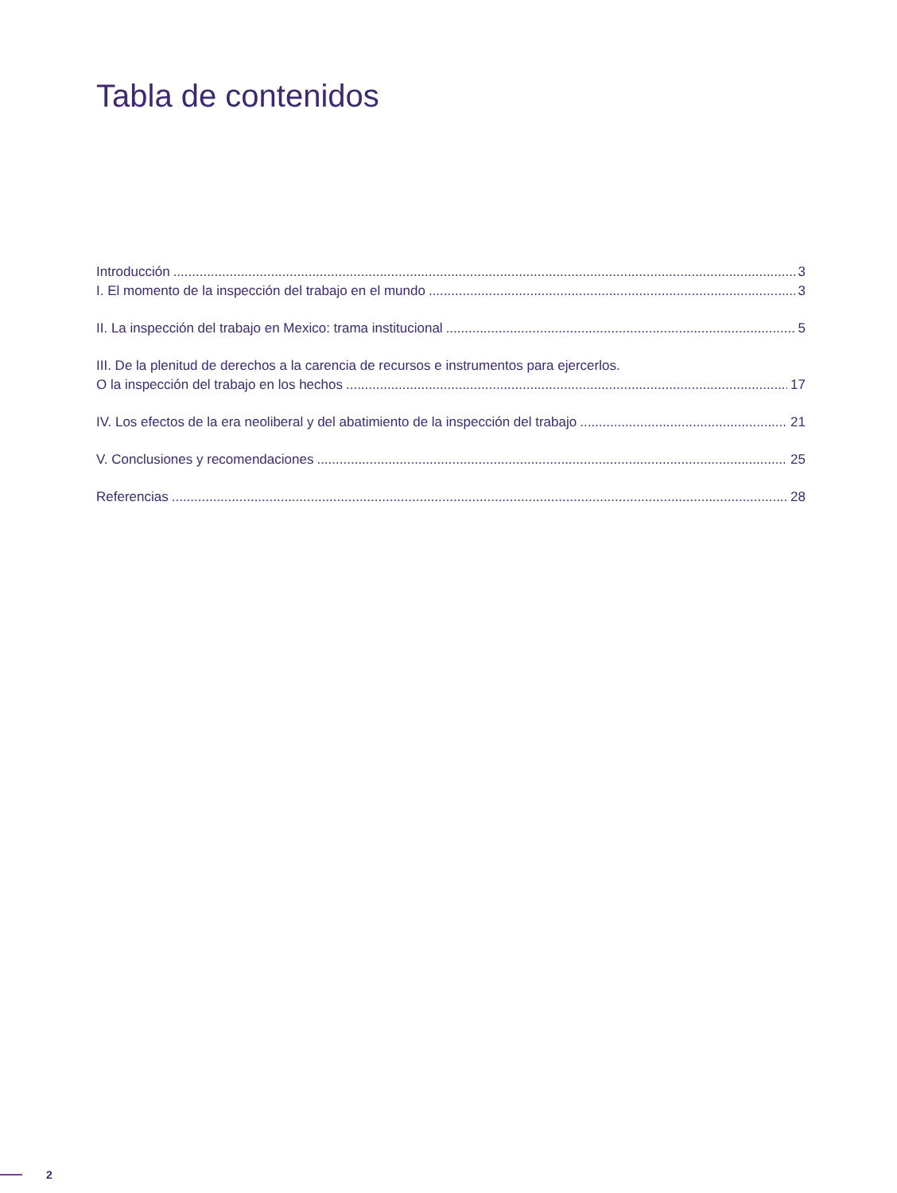Tabla de contenidos
Introducción 3
I. El momento de la inspección del trabajo en el mundo 3
II. La inspección del trabajo en Mexico: trama institucional 5
III. De la plenitud de derechos a la carencia de recursos e instrumentos para ejercerlos.
O la inspección del trabajo en los hechos 17
IV. Los efectos de la era neoliberal y del abatimiento de la inspección del trabajo 21
V. Conclusiones y recomendaciones 25
Referencias 28
2